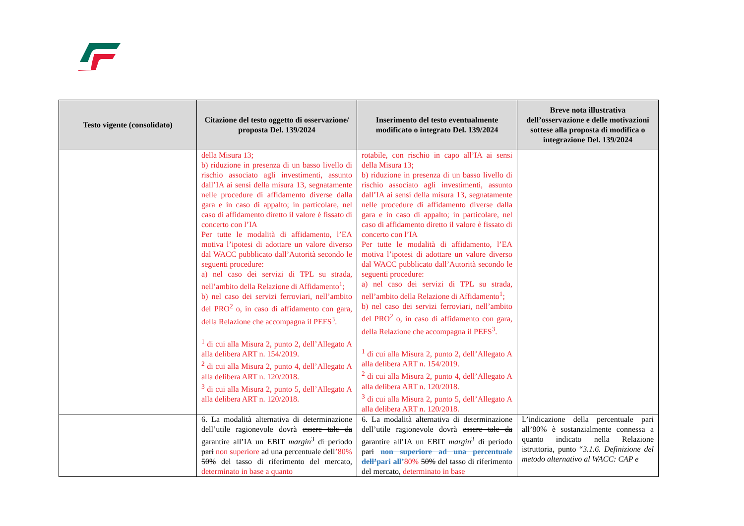| Testo vigente (consolidato) | Citazione del testo oggetto di osservazione/ proposta Del. 139/2024 | Inserimento del testo eventualmente modificato o integrato Del. 139/2024 | Breve nota illustrativa dell’osservazione e delle motivazioni sottese alla proposta di modifica o integrazione Del. 139/2024 |
| --- | --- | --- | --- |
| | della Misura 13; b) riduzione in presenza di un basso livello di rischio associato agli investimenti, assunto dall’IA ai sensi della misura 13, segnatamente nelle procedure di affidamento diverse dalla gara e in caso di appalto; in particolare, nel caso di affidamento diretto il valore è fissato di concerto con l’IA Per tutte le modalità di affidamento, l’EA motiva l’ipotesi di adottare un valore diverso dal WACC pubblicato dall’Autorità secondo le seguenti procedure: a) nel caso dei servizi di TPL su strada, nell’ambito della Relazione di Affidamento<sup>1</sup>; b) nel caso dei servizi ferroviari, nell’ambito del PRO<sup>2</sup> o, in caso di affidamento con gara, della Relazione che accompagna il PEFS<sup>3</sup>. <sup>1</sup> di cui alla Misura 2, punto 2, dell’Allegato A alla delibera ART n. 154/2019. <sup>2</sup> di cui alla Misura 2, punto 4, dell’Allegato A alla delibera ART n. 120/2018. <sup>3</sup> di cui alla Misura 2, punto 5, dell’Allegato A alla delibera ART n. 120/2018. | rotabile, con rischio in capo all’IA ai sensi della Misura 13; b) riduzione in presenza di un basso livello di rischio associato agli investimenti, assunto dall’IA ai sensi della misura 13, segnatamente nelle procedure di affidamento diverse dalla gara e in caso di appalto; in particolare, nel caso di affidamento diretto il valore è fissato di concerto con l’IA Per tutte le modalità di affidamento, l’EA motiva l’ipotesi di adottare un valore diverso dal WACC pubblicato dall’Autorità secondo le seguenti procedure: a) nel caso dei servizi di TPL su strada, nell’ambito della Relazione di Affidamento<sup>1</sup>; b) nel caso dei servizi ferroviari, nell’ambito del PRO<sup>2</sup> o, in caso di affidamento con gara, della Relazione che accompagna il PEFS<sup>3</sup>. <sup>1</sup> di cui alla Misura 2, punto 2, dell’Allegato A alla delibera ART n. 154/2019. <sup>2</sup> di cui alla Misura 2, punto 4, dell’Allegato A alla delibera ART n. 120/2018. <sup>3</sup> di cui alla Misura 2, punto 5, dell’Allegato A alla delibera ART n. 120/2018. | |
| | 6. La modalità alternativa di determinazione dell’utile ragionevole dovrà essere tale da garantire all’IA un EBIT margin<sup>3</sup> di periodo pari non superiore ad una percentuale dell ’80% 50% del tasso di riferimento del mercato, determinato in base a quanto | 6. La modalità alternativa di determinazione dell’utile ragionevole dovrà essere tale da garantire all’IA un EBIT margin<sup>3</sup> di periodo pari non superiore ad una percentuale dell’ pari all’ 80% 50% del tasso di riferimento del mercato, determinato in base | L’indicazione della percentuale pari all’80% è sostanzialmente connessa a quanto indicato nella Relazione istruttoria, punto “ 3.1.6. Definizione del metodo alternativo al WACC: CAP e |